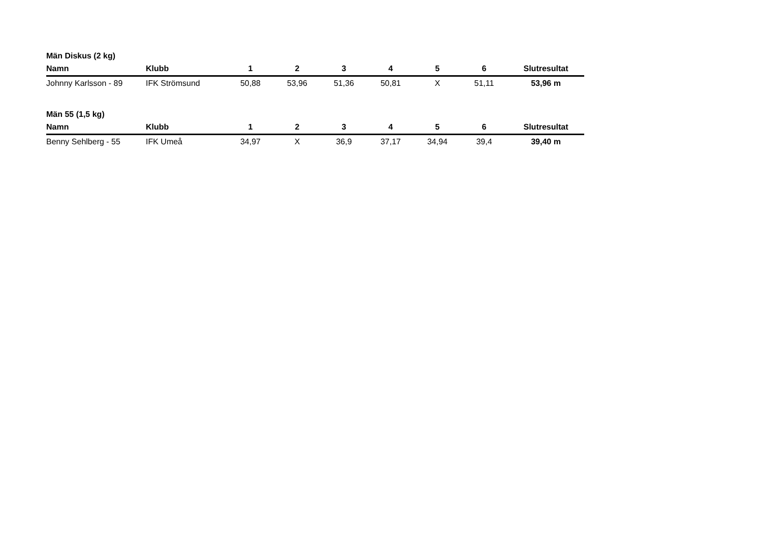Män Diskus (2 kg)
| Namn | Klubb | 1 | 2 | 3 | 4 | 5 | 6 | Slutresultat |
| --- | --- | --- | --- | --- | --- | --- | --- | --- |
| Johnny Karlsson - 89 | IFK Strömsund | 50,88 | 53,96 | 51,36 | 50,81 | X | 51,11 | 53,96 m |
Män 55 (1,5 kg)
| Namn | Klubb | 1 | 2 | 3 | 4 | 5 | 6 | Slutresultat |
| --- | --- | --- | --- | --- | --- | --- | --- | --- |
| Benny Sehlberg - 55 | IFK Umeå | 34,97 | X | 36,9 | 37,17 | 34,94 | 39,4 | 39,40 m |